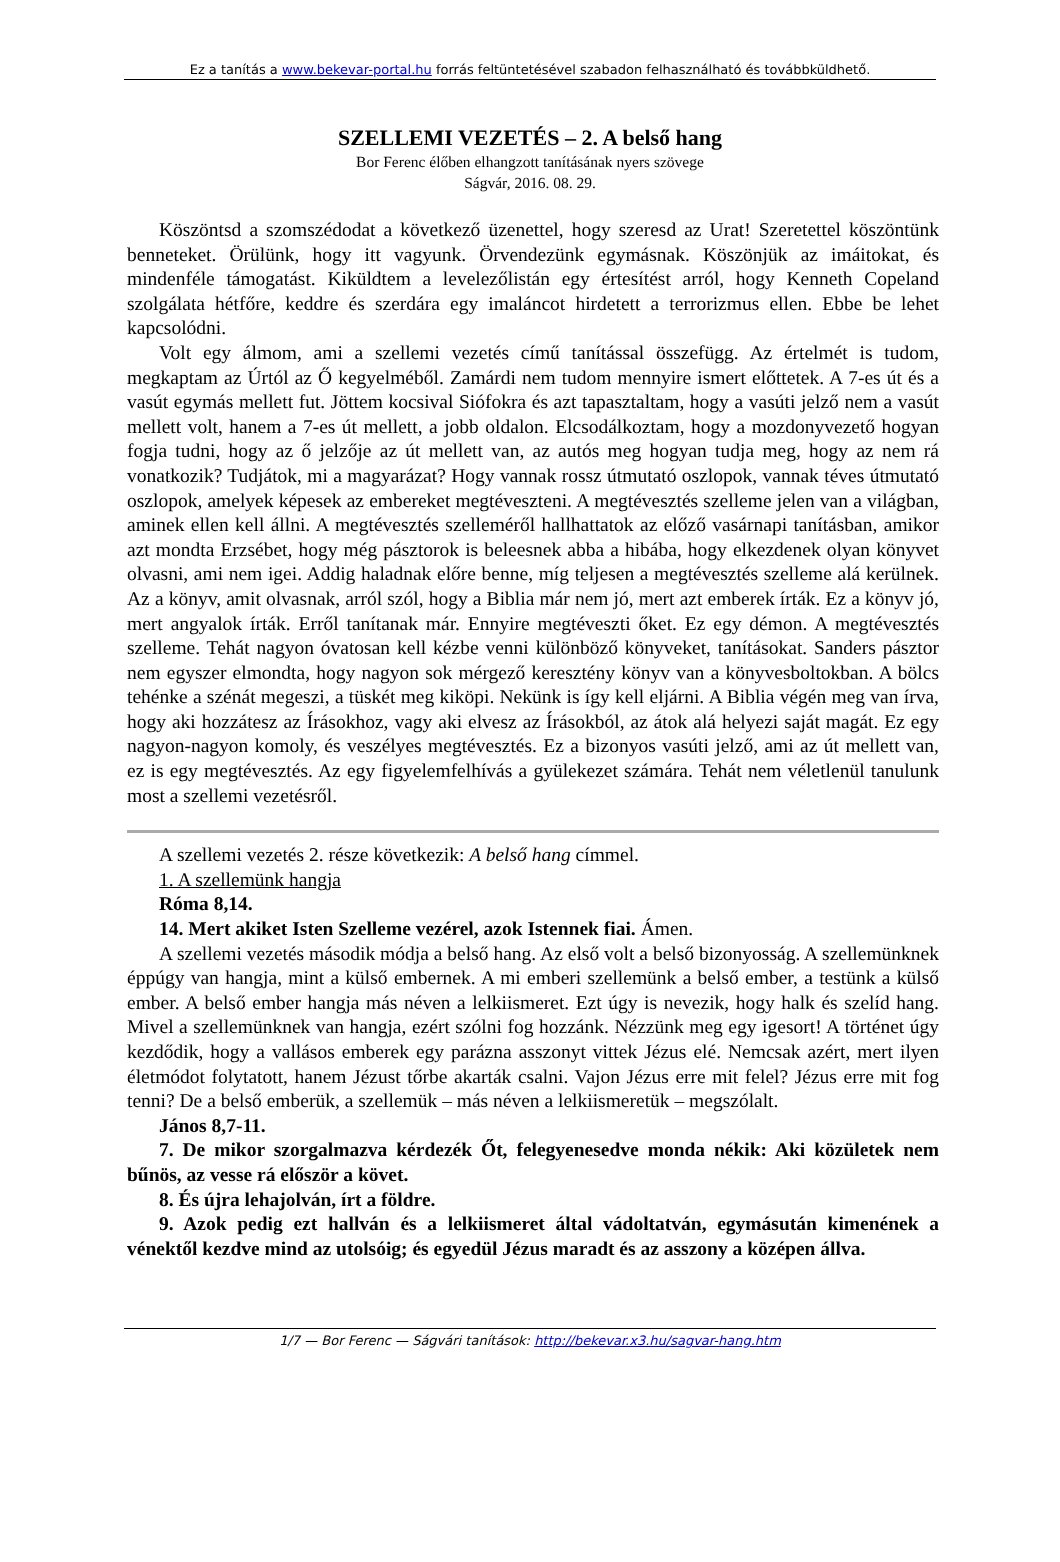Ez a tanítás a www.bekevar-portal.hu forrás feltüntetésével szabadon felhasználható és továbbküldhető.
SZELLEMI VEZETÉS – 2. A belső hang
Bor Ferenc élőben elhangzott tanításának nyers szövege
Ságvár, 2016. 08. 29.
Köszöntsd a szomszédodat a következő üzenettel, hogy szeresd az Urat! Szeretettel köszöntünk benneteket. Örülünk, hogy itt vagyunk. Örvendezünk egymásnak. Köszönjük az imáitokat, és mindenféle támogatást. Kiküldtem a levelezőlistán egy értesítést arról, hogy Kenneth Copeland szolgálata hétfőre, keddre és szerdára egy imaláncot hirdetett a terrorizmus ellen. Ebbe be lehet kapcsolódni.
Volt egy álmom, ami a szellemi vezetés című tanítással összefügg. Az értelmét is tudom, megkaptam az Úrtól az Ő kegyelméből. Zamárdi nem tudom mennyire ismert előttetek. A 7-es út és a vasút egymás mellett fut. Jöttem kocsival Siófokra és azt tapasztaltam, hogy a vasúti jelző nem a vasút mellett volt, hanem a 7-es út mellett, a jobb oldalon. Elcsodálkoztam, hogy a mozdonyvezető hogyan fogja tudni, hogy az ő jelzője az út mellett van, az autós meg hogyan tudja meg, hogy az nem rá vonatkozik? Tudjátok, mi a magyarázat? Hogy vannak rossz útmutató oszlopok, vannak téves útmutató oszlopok, amelyek képesek az embereket megtéveszteni. A megtévesztés szelleme jelen van a világban, aminek ellen kell állni. A megtévesztés szelleméről hallhattatok az előző vasárnapi tanításban, amikor azt mondta Erzsébet, hogy még pásztorok is beleesnek abba a hibába, hogy elkezdenek olyan könyvet olvasni, ami nem igei. Addig haladnak előre benne, míg teljesen a megtévesztés szelleme alá kerülnek. Az a könyv, amit olvasnak, arról szól, hogy a Biblia már nem jó, mert azt emberek írták. Ez a könyv jó, mert angyalok írták. Erről tanítanak már. Ennyire megtéveszti őket. Ez egy démon. A megtévesztés szelleme. Tehát nagyon óvatosan kell kézbe venni különböző könyveket, tanításokat. Sanders pásztor nem egyszer elmondta, hogy nagyon sok mérgező keresztény könyv van a könyvesboltokban. A bölcs tehénke a szénát megeszi, a tüskét meg kiköpi. Nekünk is így kell eljárni. A Biblia végén meg van írva, hogy aki hozzátesz az Írásokhoz, vagy aki elvesz az Írásokból, az átok alá helyezi saját magát. Ez egy nagyon-nagyon komoly, és veszélyes megtévesztés. Ez a bizonyos vasúti jelző, ami az út mellett van, ez is egy megtévesztés. Az egy figyelemfelhívás a gyülekezet számára. Tehát nem véletlenül tanulunk most a szellemi vezetésről.
A szellemi vezetés 2. része következik: A belső hang címmel.
1. A szellemünk hangja
Róma 8,14.
14. Mert akiket Isten Szelleme vezérel, azok Istennek fiai. Ámen.
A szellemi vezetés második módja a belső hang. Az első volt a belső bizonyosság. A szellemünknek éppúgy van hangja, mint a külső embernek. A mi emberi szellemünk a belső ember, a testünk a külső ember. A belső ember hangja más néven a lelkiismeret. Ezt úgy is nevezik, hogy halk és szelíd hang. Mivel a szellemünknek van hangja, ezért szólni fog hozzánk. Nézzünk meg egy igesort! A történet úgy kezdődik, hogy a vallásos emberek egy parázna asszonyt vittek Jézus elé. Nemcsak azért, mert ilyen életmódot folytatott, hanem Jézust tőrbe akarták csalni. Vajon Jézus erre mit felel? Jézus erre mit fog tenni? De a belső emberük, a szellemük – más néven a lelkiismeretük – megszólalt.
János 8,7-11.
7. De mikor szorgalmazva kérdezék Őt, felegyenesedve monda nékik: Aki közületek nem bűnös, az vesse rá először a követ.
8. És újra lehajolván, írt a földre.
9. Azok pedig ezt hallván és a lelkiismeret által vádoltatván, egymásután kimenének a vénektől kezdve mind az utolsóig; és egyedül Jézus maradt és az asszony a középen állva.
1/7 — Bor Ferenc — Ságvári tanítások: http://bekevar.x3.hu/sagvar-hang.htm